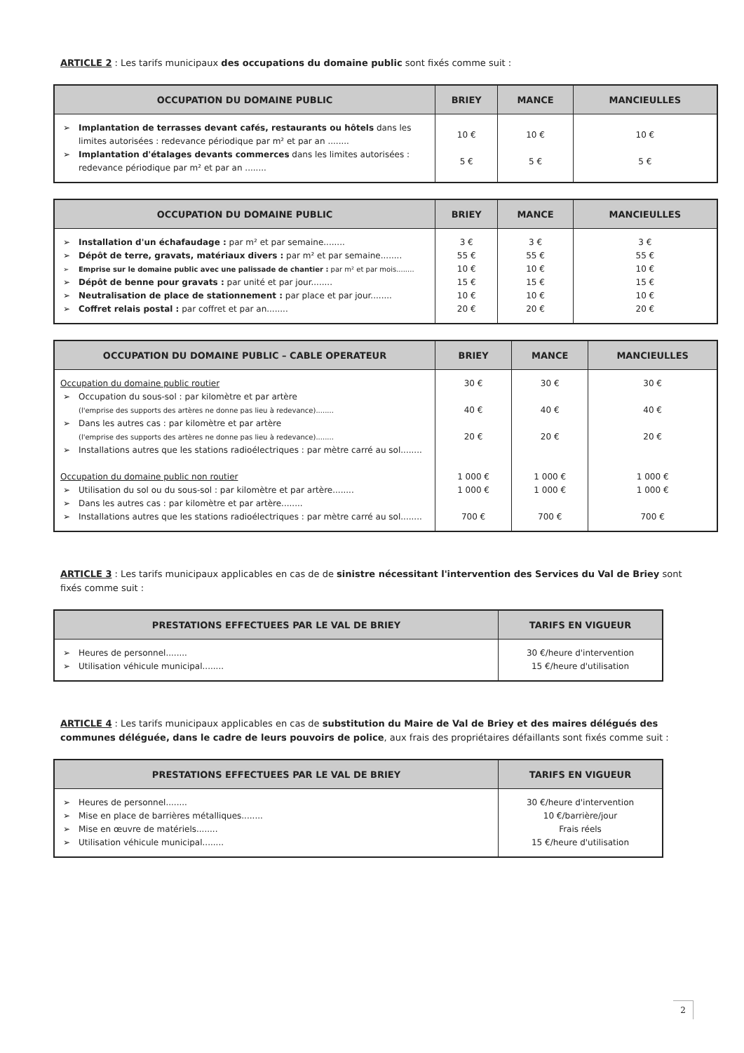ARTICLE 2 : Les tarifs municipaux des occupations du domaine public sont fixés comme suit :
| OCCUPATION DU DOMAINE PUBLIC | BRIEY | MANCE | MANCIEULLES |
| --- | --- | --- | --- |
| ➢ Implantation de terrasses devant cafés, restaurants ou hôtels dans les limites autorisées : redevance périodique par m² et par an ........ ➢ Implantation d'étalages devants commerces dans les limites autorisées : redevance périodique par m² et par an ........ | 10 € 5 € | 10 € 5 € | 10 € 5 € |
| OCCUPATION DU DOMAINE PUBLIC | BRIEY | MANCE | MANCIEULLES |
| --- | --- | --- | --- |
| ➢ Installation d'un échafaudage : par m² et par semaine........ ➢ Dépôt de terre, gravats, matériaux divers : par m² et par semaine........ ➢ Emprise sur le domaine public avec une palissade de chantier : par m² et par mois........ ➢ Dépôt de benne pour gravats : par unité et par jour........ ➢ Neutralisation de place de stationnement : par place et par jour........ ➢ Coffret relais postal : par coffret et par an........ | 3 € 55 € 10 € 15 € 10 € 20 € | 3 € 55 € 10 € 15 € 10 € 20 € | 3 € 55 € 10 € 15 € 10 € 20 € |
| OCCUPATION DU DOMAINE PUBLIC – CABLE OPERATEUR | BRIEY | MANCE | MANCIEULLES |
| --- | --- | --- | --- |
| Occupation du domaine public routier ➢ Occupation du sous-sol : par kilomètre et par artère (l'emprise des supports des artères ne donne pas lieu à redevance)........ ➢ Dans les autres cas : par kilomètre et par artère (l'emprise des supports des artères ne donne pas lieu à redevance)........ ➢ Installations autres que les stations radioélectriques : par mètre carré au sol........ Occupation du domaine public non routier ➢ Utilisation du sol ou du sous-sol : par kilomètre et par artère........ ➢ Dans les autres cas : par kilomètre et par artère........ ➢ Installations autres que les stations radioélectriques : par mètre carré au sol........ | 30 € 40 € 20 € 1 000 € 1 000 € 700 € | 30 € 40 € 20 € 1 000 € 1 000 € 700 € | 30 € 40 € 20 € 1 000 € 1 000 € 700 € |
ARTICLE 3 : Les tarifs municipaux applicables en cas de de sinistre nécessitant l'intervention des Services du Val de Briey sont fixés comme suit :
| PRESTATIONS EFFECTUEES PAR LE VAL DE BRIEY | TARIFS EN VIGUEUR |
| --- | --- |
| ➢ Heures de personnel........ ➢ Utilisation véhicule municipal........ | 30 €/heure d'intervention 15 €/heure d'utilisation |
ARTICLE 4 : Les tarifs municipaux applicables en cas de substitution du Maire de Val de Briey et des maires délégués des communes déléguée, dans le cadre de leurs pouvoirs de police, aux frais des propriétaires défaillants sont fixés comme suit :
| PRESTATIONS EFFECTUEES PAR LE VAL DE BRIEY | TARIFS EN VIGUEUR |
| --- | --- |
| ➢ Heures de personnel........ ➢ Mise en place de barrières métalliques........ ➢ Mise en œuvre de matériels........ ➢ Utilisation véhicule municipal........ | 30 €/heure d'intervention 10 €/barrière/jour Frais réels 15 €/heure d'utilisation |
2